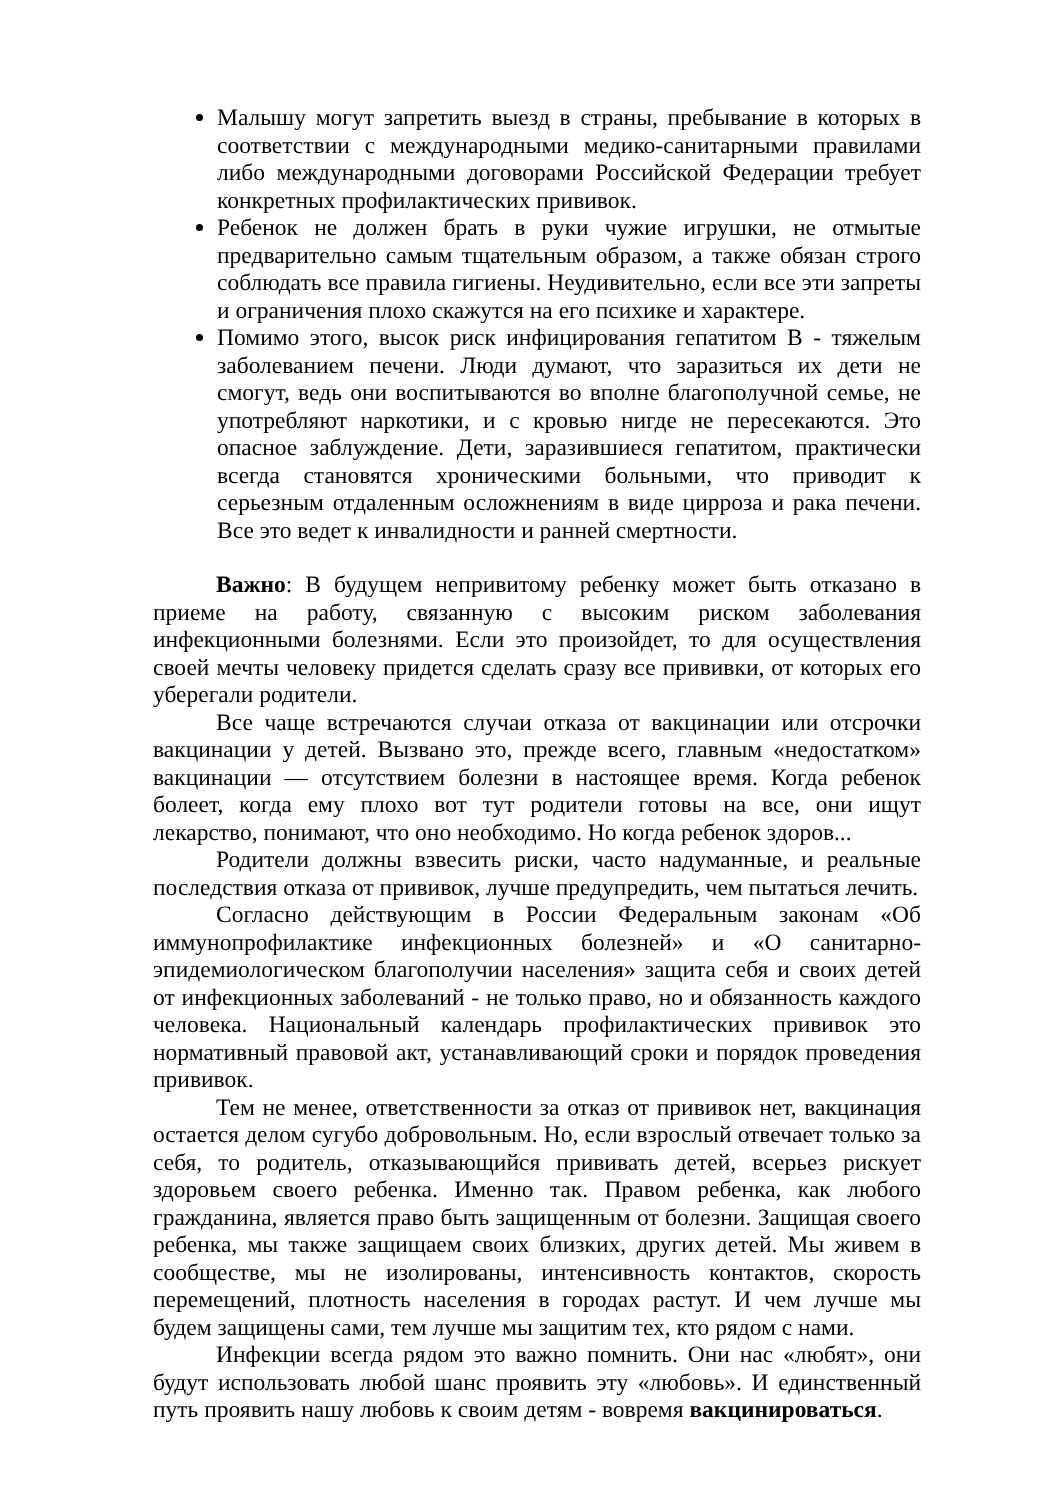Малышу могут запретить выезд в страны, пребывание в которых в соответствии с международными медико-санитарными правилами либо международными договорами Российской Федерации требует конкретных профилактических прививок.
Ребенок не должен брать в руки чужие игрушки, не отмытые предварительно самым тщательным образом, а также обязан строго соблюдать все правила гигиены. Неудивительно, если все эти запреты и ограничения плохо скажутся на его психике и характере.
Помимо этого, высок риск инфицирования гепатитом В - тяжелым заболеванием печени. Люди думают, что заразиться их дети не смогут, ведь они воспитываются во вполне благополучной семье, не употребляют наркотики, и с кровью нигде не пересекаются. Это опасное заблуждение. Дети, заразившиеся гепатитом, практически всегда становятся хроническими больными, что приводит к серьезным отдаленным осложнениям в виде цирроза и рака печени. Все это ведет к инвалидности и ранней смертности.
Важно: В будущем непривитому ребенку может быть отказано в приеме на работу, связанную с высоким риском заболевания инфекционными болезнями. Если это произойдет, то для осуществления своей мечты человеку придется сделать сразу все прививки, от которых его уберегали родители.
Все чаще встречаются случаи отказа от вакцинации или отсрочки вакцинации у детей. Вызвано это, прежде всего, главным «недостатком» вакцинации — отсутствием болезни в настоящее время. Когда ребенок болеет, когда ему плохо вот тут родители готовы на все, они ищут лекарство, понимают, что оно необходимо. Но когда ребенок здоров...
Родители должны взвесить риски, часто надуманные, и реальные последствия отказа от прививок, лучше предупредить, чем пытаться лечить.
Согласно действующим в России Федеральным законам «Об иммунопрофилактике инфекционных болезней» и «О санитарно-эпидемиологическом благополучии населения» защита себя и своих детей от инфекционных заболеваний - не только право, но и обязанность каждого человека. Национальный календарь профилактических прививок это нормативный правовой акт, устанавливающий сроки и порядок проведения прививок.
Тем не менее, ответственности за отказ от прививок нет, вакцинация остается делом сугубо добровольным. Но, если взрослый отвечает только за себя, то родитель, отказывающийся прививать детей, всерьез рискует здоровьем своего ребенка. Именно так. Правом ребенка, как любого гражданина, является право быть защищенным от болезни. Защищая своего ребенка, мы также защищаем своих близких, других детей. Мы живем в сообществе, мы не изолированы, интенсивность контактов, скорость перемещений, плотность населения в городах растут. И чем лучше мы будем защищены сами, тем лучше мы защитим тех, кто рядом с нами.
Инфекции всегда рядом это важно помнить. Они нас «любят», они будут использовать любой шанс проявить эту «любовь». И единственный путь проявить нашу любовь к своим детям - вовремя вакцинироваться.